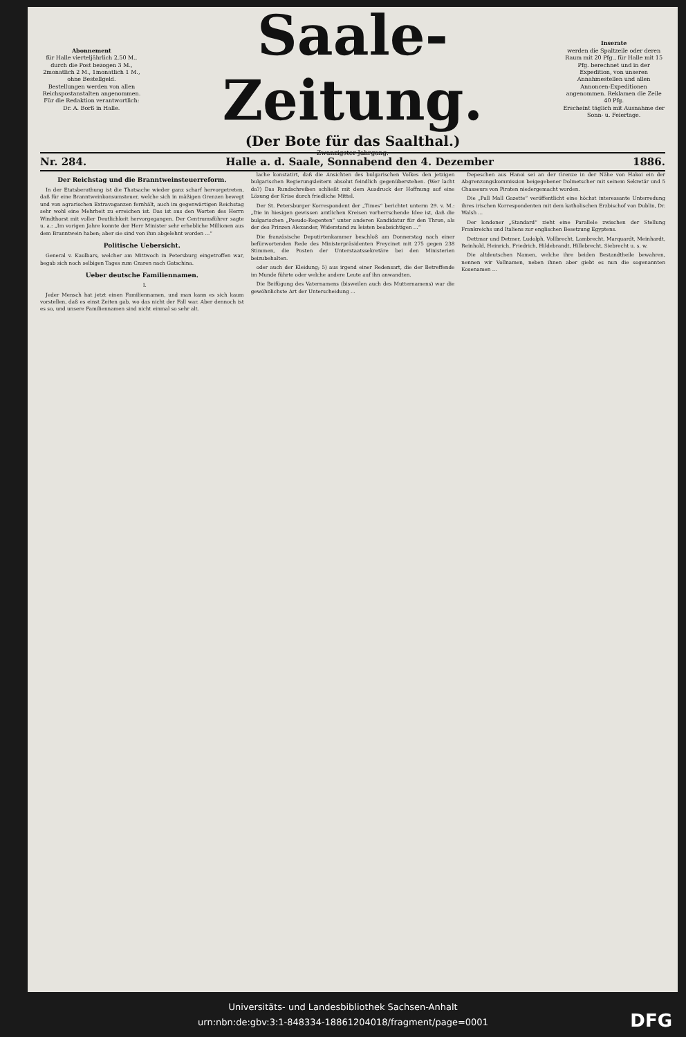Abonnement
für Halle vierteljährlich 2,50 M., durch die Post bezogen 3 M., 2monatlich 2 M., 1monatlich 1 M., ohne Bestellgeld.
Bestellungen werden von allen Reichspostanstalten angenommen.
Für die Redaktion verantwortlich: Dr. A. Borß in Halle.
Saale-Zeitung.
(Der Bote für das Saalthal.)
Zwanzigster Jahrgang.
Inserate
werden die Spaltzeile oder deren Raum mit 20 Pfg., für Halle mit 15 Pfg. berechnet und in der Expedition, von unseren Annahmestellen und allen Annoncen-Expeditionen angenommen. Reklamen die Zeile 40 Pfg.
Erscheint täglich mit Ausnahme der Sonn- u. Feiertage.
Nr. 284. Halle a. d. Saale, Sonnabend den 4. Dezember 1886.
Der Reichstag und die Branntweinsteuerreform.
In der Etatsberathung ist die Thatsache wieder ganz scharf hervorgetreten, daß für eine Branntweinkonsumsteuer, welche sich in mäßigen Grenzen bewegt und von agrarischen Extravaganzen fernhält, auch im gegenwärtigen Reichstag sehr wohl eine Mehrheit zu erreichen ist. Das ist aus den Worten des Herrn Windthorst mit voller Deutlichkeit hervorgegangen. Der Centrumsführer sagte u. a.: „Im vorigen Jahre konnte der Herr Minister sehr erhebliche Millionen aus dem Branntwein haben; aber sie sind von ihm abgelehnt worden ...“
Politische Uebersicht.
General v. Kaulbars, welcher am Mittwoch in Petersburg eingetroffen war, begab sich noch selbigen Tages zum Czaren nach Gatschina.
Ueber deutsche Familiennamen.
I.
Jeder Mensch hat jetzt einen Familiennamen, und man kann es sich kaum vorstellen, daß es einst Zeiten gab, wo das nicht der Fall war. Aber dennoch ist es so, und unsere Familiennamen sind nicht einmal so sehr alt.
lache konstatirt, daß die Ansichten des bulgarischen Volkes den jetzigen bulgarischen Regierungsleitern absolut feindlich gegenüberstehen. (Wer lacht da?) Das Rundschreiben schließt mit dem Ausdruck der Hoffnung auf eine Lösung der Krise durch friedliche Mittel.
Der St. Petersburger Korrespondent der „Times“ berichtet unterm 29. v. M.: „Die in hiesigen gewissen amtlichen Kreisen vorherrschende Idee ist, daß die bulgarischen „Pseudo-Regenten“ unter anderen Kandidatur für den Thron, als der des Prinzen Alexander, Widerstand zu leisten beabsichtigen ...“
Die französische Deputirtenkammer beschloß am Donnerstag nach einer befürwortenden Rede des Ministerpräsidenten Freycinet mit 275 gegen 238 Stimmen, die Posten der Unterstaatssekretäre bei den Ministerien beizubehalten.
oder auch der Kleidung; 5) aus irgend einer Redensart, die der Betreffende im Munde führte oder welche andere Leute auf ihn anwandten.
Die Beifügung des Vaternamens (bisweilen auch des Mutternamens) war die gewöhnlichste Art der Unterscheidung ...
Depeschen aus Hanoi sei an der Grenze in der Nähe von Hakoi ein der Abgrenzungskommission beigegebener Dolmetscher mit seinem Sekretär und 5 Chasseurs von Piraten niedergemacht worden.
Die „Pall Mall Gazette“ veröffentlicht eine höchst interessante Unterredung ihres irischen Korrespondenten mit dem katholischen Erzbischof von Dublin, Dr. Walsh ...
Der londoner „Standard“ zieht eine Parallele zwischen der Stellung Frankreichs und Italiens zur englischen Besetzung Egyptens.
Dettmar und Detmer, Ludolph, Vollbrecht, Lambrecht, Marquardt, Meinhardt, Reinhold, Heinrich, Friedrich, Hildebrandt, Hillebrecht, Siebrecht u. s. w.
Die altdeutschen Namen, welche ihre beiden Bestandtheile bewahren, nennen wir Vollnamen, neben ihnen aber giebt es nun die sogenannten Kosenamen ...
Universitäts- und Landesbibliothek Sachsen-Anhalt
urn:nbn:de:gbv:3:1-848334-18861204018/fragment/page=0001
DFG